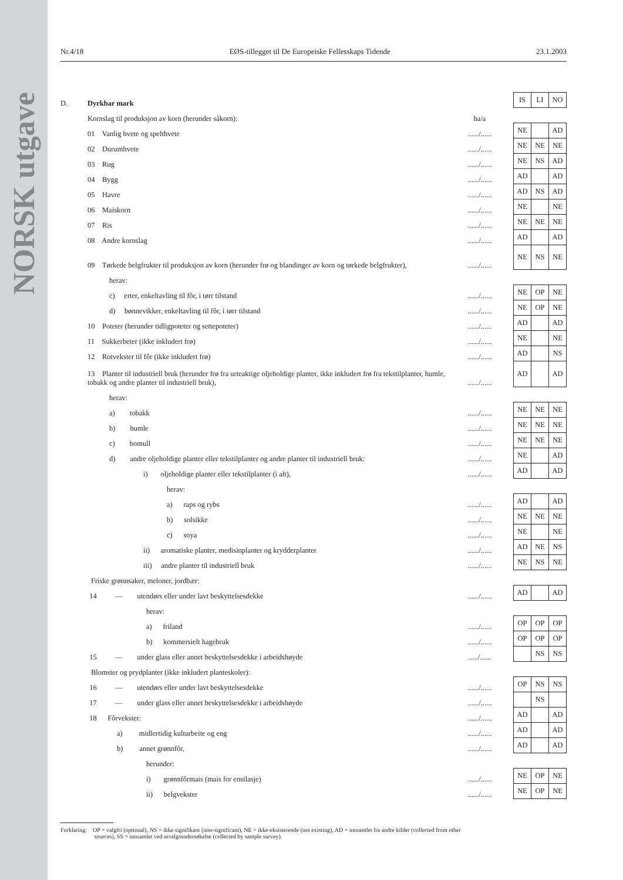NORSK utgave
Nr.4/18 EØS-tillegget til De Europeiske Fellesskaps Tidende 23.1.2003
| D. | Dyrkbar mark | | | IS | LI | NO |
| | Kornslag til produksjon av korn (herunder såkorn): | ha/a | | | | |
| | 01 Vanlig hvete og spelthvete | ....../...... | | NE | | AD |
| | 02 Durumhvete | ....../...... | | NE | NE | NE |
| | 03 Rug | ....../...... | | NE | NS | AD |
| | 04 Bygg | ....../...... | | AD | | AD |
| | 05 Havre | ....../...... | | AD | NS | AD |
| | 06 Maiskorn | ....../...... | | NE | | NE |
| | 07 Ris | ....../...... | | NE | NE | NE |
| | 08 Andre kornslag | ....../...... | | AD | | AD |
| | 09 Tørkede belgfrukter til produksjon av korn (herunder frø og blandinger av korn og tørkede belgfrukter), | ....../...... | | NE | NS | NE |
| | herav: | | | | | |
| | c) erter, enkeltavling til fôr, i tørr tilstand | ....../...... | | NE | OP | NE |
| | d) bønnevikker, enkeltavling til fôr, i tørr tilstand | ....../...... | | NE | OP | NE |
| | 10 Poteter (herunder tidligpoteter og settepoteter) | ....../...... | | AD | | AD |
| | 11 Sukkerbeter (ikke inkludert frø) | ....../...... | | NE | | NE |
| | 12 Rotvekster til fôr (ikke inkludert frø) | ....../...... | | AD | | NS |
| | 13 Planter til industriell bruk (herunder frø fra urteaktige oljeholdige planter, ikke inkludert frø fra tekstilplanter, humle, tobakk og andre planter til industriell bruk), | ....../...... | | AD | | AD |
| | herav: | | | | | |
| | a) tobakk | ....../...... | | NE | NE | NE |
| | b) humle | ....../...... | | NE | NE | NE |
| | c) bomull | ....../...... | | NE | NE | NE |
| | d) andre oljeholdige planter eller tekstilplanter og andre planter til industriell bruk: | ....../...... | | NE | | AD |
| | i) oljeholdige planter eller tekstilplanter (i alt), | ....../...... | | AD | | AD |
| | herav: | | | | | |
| | a) raps og rybs | ....../...... | | AD | | AD |
| | b) solsikke | ....../...... | | NE | NE | NE |
| | c) soya | ....../...... | | NE | | NE |
| | ii) aromatiske planter, medisinplanter og krydderplanter | ....../...... | | AD | NE | NS |
| | iii) andre planter til industriell bruk | ....../...... | | NE | NS | NE |
| Friske grønnsaker, meloner, jordbær: | | | | | | |
| | 14 — utendørs eller under lavt beskyttelsesdekke | ....../...... | | AD | | AD |
| | herav: | | | | | |
| | a) friland | ....../...... | | OP | OP | OP |
| | b) kommersielt hagebruk | ....../...... | | OP | OP | OP |
| | 15 — under glass eller annet beskyttelsesdekke i arbeidshøyde | ...../...... | | | NS | NS |
| Blomster og prydplanter (ikke inkludert planteskoler): | | | | | | |
| | 16 — utendørs eller under lavt beskyttelsesdekke | ....../...... | | OP | NS | NS |
| | 17 — under glass eller annet beskyttelsesdekke i arbeidshøyde | ....../...... | | | NS | |
| | 18 Fôrvekster: | ....../...... | | AD | | AD |
| | a) midlertidig kulturbeite og eng | ....../...... | | AD | | AD |
| | b) annet grønnfôr, | ....../...... | | AD | | AD |
| | herunder: | | | | | |
| | i) grønnfôrmais (mais for ensilasje) | ....../...... | | NE | OP | NE |
| | ii) belgvekster | ....../...... | | NE | OP | NE |
Forklaring: OP = valgfri (optional), NS = ikke signifikant (non-significant), NE = ikke-eksisterende (not existing), AD = innsamlet fra andre kilder (collected from other
sources), SS = innsamlet ved utvalgsundersøkelse (collected by sample survey).